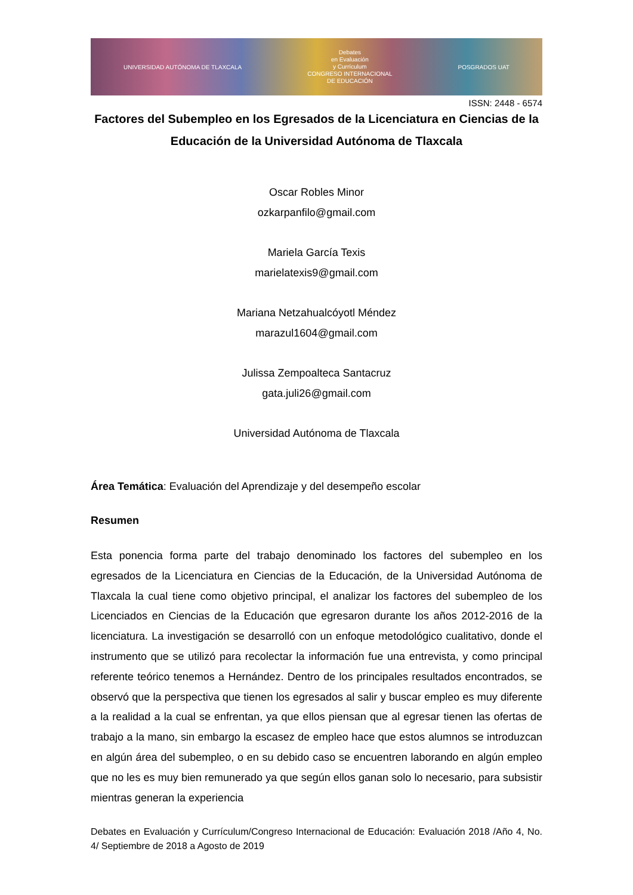UNIVERSIDAD AUTÓNOMA DE TLAXCALA Debates
en Evaluación
y Currículum
CONGRESO INTERNACIONAL
DE EDUCACIÓN POSGRADOS UAT
ISSN: 2448 - 6574
Factores del Subempleo en los Egresados de la Licenciatura en Ciencias de la Educación de la Universidad Autónoma de Tlaxcala
Oscar Robles Minor
ozkarpanfilo@gmail.com
Mariela García Texis
marielatexis9@gmail.com
Mariana Netzahualcóyotl Méndez
marazul1604@gmail.com
Julissa Zempoalteca Santacruz
gata.juli26@gmail.com
Universidad Autónoma de Tlaxcala
Área Temática: Evaluación del Aprendizaje y del desempeño escolar
Resumen
Esta ponencia forma parte del trabajo denominado los factores del subempleo en los egresados de la Licenciatura en Ciencias de la Educación, de la Universidad Autónoma de Tlaxcala la cual tiene como objetivo principal, el analizar los factores del subempleo de los Licenciados en Ciencias de la Educación que egresaron durante los años 2012-2016 de la licenciatura. La investigación se desarrolló con un enfoque metodológico cualitativo, donde el instrumento que se utilizó para recolectar la información fue una entrevista, y como principal referente teórico tenemos a Hernández. Dentro de los principales resultados encontrados, se observó que la perspectiva que tienen los egresados al salir y buscar empleo es muy diferente a la realidad a la cual se enfrentan, ya que ellos piensan que al egresar tienen las ofertas de trabajo a la mano, sin embargo la escasez de empleo hace que estos alumnos se introduzcan en algún área del subempleo, o en su debido caso se encuentren laborando en algún empleo que no les es muy bien remunerado ya que según ellos ganan solo lo necesario, para subsistir mientras generan la experiencia
Debates en Evaluación y Currículum/Congreso Internacional de Educación: Evaluación 2018 /Año 4, No. 4/ Septiembre de 2018 a Agosto de 2019